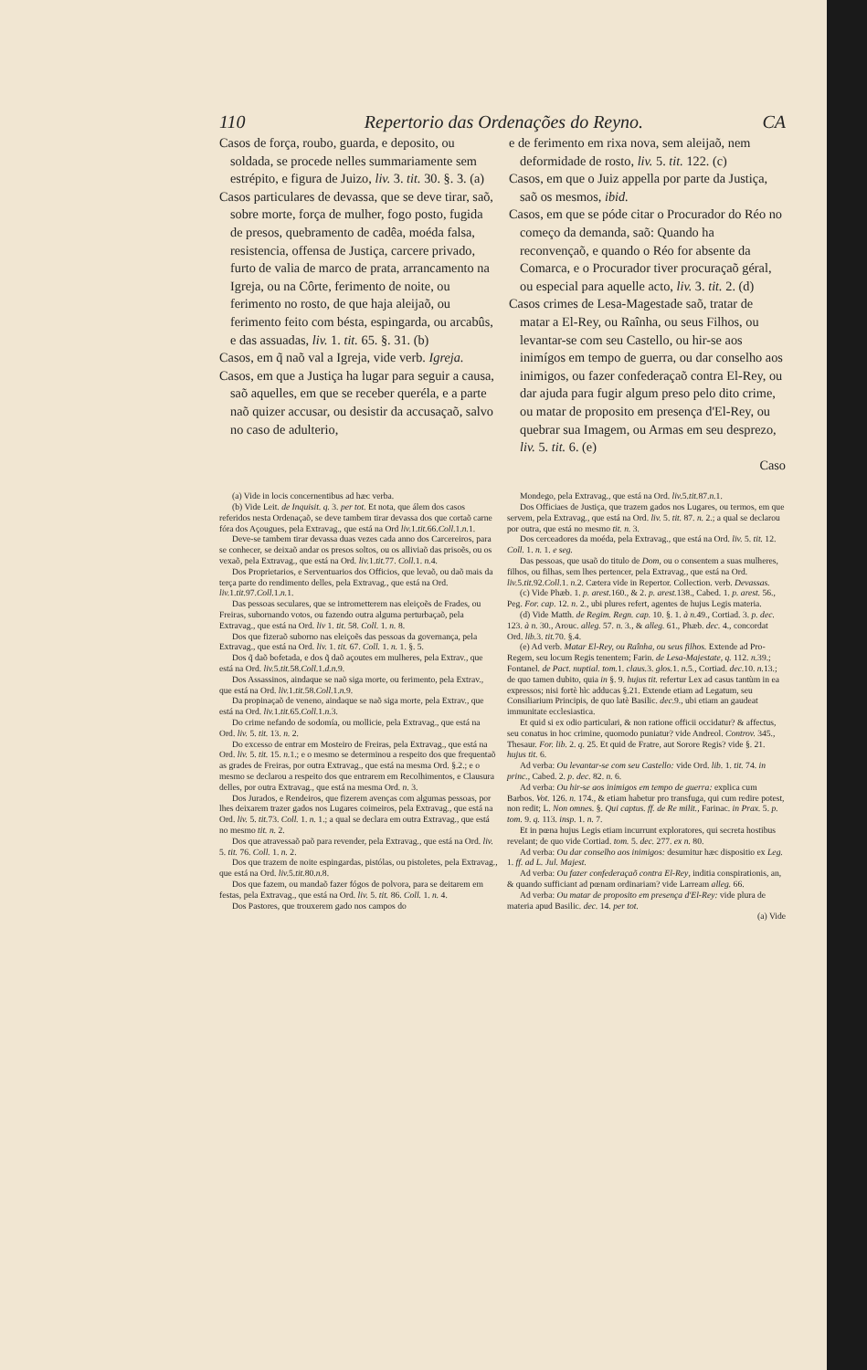110 Repertorio das Ordenações do Reyno. CA
Casos de força, roubo, guarda, e deposito, ou soldada, se procede nelles summariamente sem estrépito, e figura de Juizo, liv. 3. tit. 30. §. 3. (a)
Casos particulares de devassa, que se deve tirar, saõ, sobre morte, força de mulher, fogo posto, fugida de presos, quebramento de cadêa, moéda falsa, resistencia, offensa de Justiça, carcere privado, furto de valia de marco de prata, arrancamento na Igreja, ou na Côrte, ferimento de noite, ou ferimento no rosto, de que haja aleijaõ, ou ferimento feito com bésta, espingarda, ou arcabûs, e das assuadas, liv. 1. tit. 65. §. 31. (b)
Casos, em q̃ naõ val a Igreja, vide verb. Igreja.
Casos, em que a Justiça ha lugar para seguir a causa, saõ aquelles, em que se receber queréla, e a parte naõ quizer accusar, ou desistir da accusaçaõ, salvo no caso de adulterio,
e de ferimento em rixa nova, sem aleijaõ, nem deformidade de rosto, liv. 5. tit. 122. (c)
Casos, em que o Juiz appella por parte da Justiça, saõ os mesmos, ibid.
Casos, em que se póde citar o Procurador do Réo no começo da demanda, saõ: Quando ha reconvençaõ, e quando o Réo for absente da Comarca, e o Procurador tiver procuraçaõ géral, ou especial para aquelle acto, liv. 3. tit. 2. (d)
Casos crimes de Lesa-Magestade saõ, tratar de matar a El-Rey, ou Raînha, ou seus Filhos, ou levantar-se com seu Castello, ou hir-se aos inimígos em tempo de guerra, ou dar conselho aos inimigos, ou fazer confederaçaõ contra El-Rey, ou dar ajuda para fugir algum preso pelo dito crime, ou matar de proposito em presença d'El-Rey, ou quebrar sua Imagem, ou Armas em seu desprezo, liv. 5. tit. 6. (e)
Caso
(a) Vide in locis concernentibus ad hæc verba.
(b) Vide Leit. de Inquisit. q. 3. per tot. Et nota, que álem dos casos referidos nesta Ordenaçaõ, se deve tambem tirar devassa dos que cortaõ carne fóra dos Açougues, pela Extravag., que está na Ord liv. 1.tit. 66.Coll. 1.n. 1.
Deve-se tambem tirar devassa duas vezes cada anno dos Carcereiros, para se conhecer, se deixaõ andar os presos soltos, ou os alliviaõ das prisoẽs, ou os vexaõ, pela Extravag., que está na Ord. liv. 1.tit. 77. Coll. 1. n. 4.
Dos Proprietarios, e Serventuarios dos Officios, que levaõ, ou daõ mais da terça parte do rendimento delles, pela Extravag., que está na Ord. liv. 1.tit. 97.Coll. 1.n. 1.
Das pessoas seculares, que se intrometterem nas eleiçoẽs de Frades, ou Freiras, subornando votos, ou fazendo outra alguma perturbaçaõ, pela Extravag., que está na Ord. liv 1. tit. 58. Coll. 1. n. 8.
Dos que fizeraõ suborno nas eleiçoẽs das pessoas da governança, pela Extravag., que está na Ord. liv. 1. tit. 67. Coll. 1. n. 1. §. 5.
Dos q̃ daõ bofetada, e dos q̃ daõ açoutes em mulheres, pela Extrav., que está na Ord. liv. 5.tit. 58.Coll. 1.d.n. 9.
Dos Assassinos, aindaque se naõ siga morte, ou ferimento, pela Extrav., que está na Ord. liv. 1.tit. 58.Coll. 1.n. 9.
Da propinaçaõ de veneno, aindaque se naõ siga morte, pela Extrav., que está na Ord. liv. 1.tit. 65.Coll. 1.n. 3.
Do crime nefando de sodomía, ou mollicie, pela Extravag., que está na Ord. liv. 5. tit. 13. n. 2.
Do excesso de entrar em Mosteiro de Freiras, pela Extravag., que está na Ord. liv. 5. tit. 15. n. 1.; e o mesmo se determinou a respeito dos que frequentaõ as grades de Freiras, por outra Extravag., que está na mesma Ord. §.2.; e o mesmo se declarou a respeito dos que entrarem em Recolhimentos, e Clausura delles, por outra Extravag., que está na mesma Ord. n. 3.
Dos Jurados, e Rendeiros, que fizerem avenças com algumas pessoas, por lhes deixarem trazer gados nos Lugares coimeiros, pela Extravag., que está na Ord. liv. 5. tit. 73. Coll. 1. n. 1.; a qual se declara em outra Extravag., que está no mesmo tit. n. 2.
Dos que atravessaõ paõ para revender, pela Extravag., que está na Ord. liv. 5. tit. 76. Coll. 1. n. 2.
Dos que trazem de noite espingardas, pistólas, ou pistoletes, pela Extravag., que está na Ord. liv. 5.tit. 80.n. 8.
Dos que fazem, ou mandaõ fazer fógos de polvora, para se deitarem em festas, pela Extravag., que está na Ord. liv. 5. tit. 86. Coll. 1. n. 4.
Dos Pastores, que trouxerem gado nos campos do
Mondego, pela Extravag., que está na Ord. liv. 5.tit. 87.n. 1.
Dos Officiaes de Justiça, que trazem gados nos Lugares, ou termos, em que servem, pela Extravag., que está na Ord. liv. 5. tit. 87. n. 2.; a qual se declarou por outra, que está no mesmo tit. n. 3.
Dos cerceadores da moéda, pela Extravag., que está na Ord. liv. 5. tit. 12. Coll. 1. n. 1. e seg.
Das pessoas, que usaõ do titulo de Dom, ou o consentem a suas mulheres, filhos, ou filhas, sem lhes pertencer, pela Extravag., que está na Ord. liv. 5.tit. 92.Coll. 1. n. 2. Cætera vide in Repertor. Collection. verb. Devassas.
(c) Vide Phæb. 1. p. arest. 160., & 2. p. arest. 138., Cabed. 1. p. arest. 56., Peg. For. cap. 12. n. 2., ubi plures refert, agentes de hujus Legis materia.
(d) Vide Matth. de Regim. Regn. cap. 10. §. 1. à n. 49., Cortiad. 3. p. dec. 123. à n. 30., Arouc. alleg. 57. n. 3., & alleg. 61., Phæb. dec. 4., concordat Ord. lib. 3. tit. 70. §.4.
(e) Ad verb. Matar El-Rey, ou Raînha, ou seus filhos. Extende ad Pro-Regem, seu locum Regis tenentem; Farin. de Lesa-Majestate, q. 112. n. 39.; Fontanel. de Pact. nuptial. tom. 1. claus. 3. glos. 1. n. 5., Cortiad. dec. 10. n. 13.; de quo tamen dubito, quia in §. 9. hujus tit. refertur Lex ad casus tantùm in ea expressos; nisi fortè hìc adducas §.21. Extende etiam ad Legatum, seu Consiliarium Principis, de quo latè Basilic. dec. 9., ubi etiam an gaudeat immunitate ecclesiastica.
Et quid si ex odio particulari, & non ratione officii occidatur? & affectus, seu conatus in hoc crimine, quomodo puniatur? vide Andreol. Controv. 345., Thesaur. For. lib. 2. q. 25. Et quid de Fratre, aut Sorore Regis? vide §. 21. hujus tit. 6.
Ad verba: Ou levantar-se com seu Castello: vide Ord. lib. 1. tit. 74. in princ., Cabed. 2. p. dec. 82. n. 6.
Ad verba: Ou hir-se aos inimigos em tempo de guerra: explica cum Barbos. Vot. 126. n. 174., & etiam habetur pro transfuga, qui cum redire potest, non redit; L. Non omnes. §. Qui captus. ff. de Re milit., Farinac. in Prax. 5. p. tom. 9. q. 113. insp. 1. n. 7.
Et in pœna hujus Legis etiam incurrunt exploratores, qui secreta hostibus revelant; de quo vide Cortiad. tom. 5. dec. 277. ex n. 80.
Ad verba: Ou dar conselho aos inimigos: desumitur hæc dispositio ex Leg. 1. ff. ad L. Jul. Majest.
Ad verba: Ou fazer confederaçaõ contra El-Rey, inditia conspirationis, an, & quando sufficiant ad pœnam ordinariam? vide Larream alleg. 66.
Ad verba: Ou matar de proposito em presença d'El-Rey: vide plura de materia apud Basilic. dec. 14. per tot.
(a) Vide